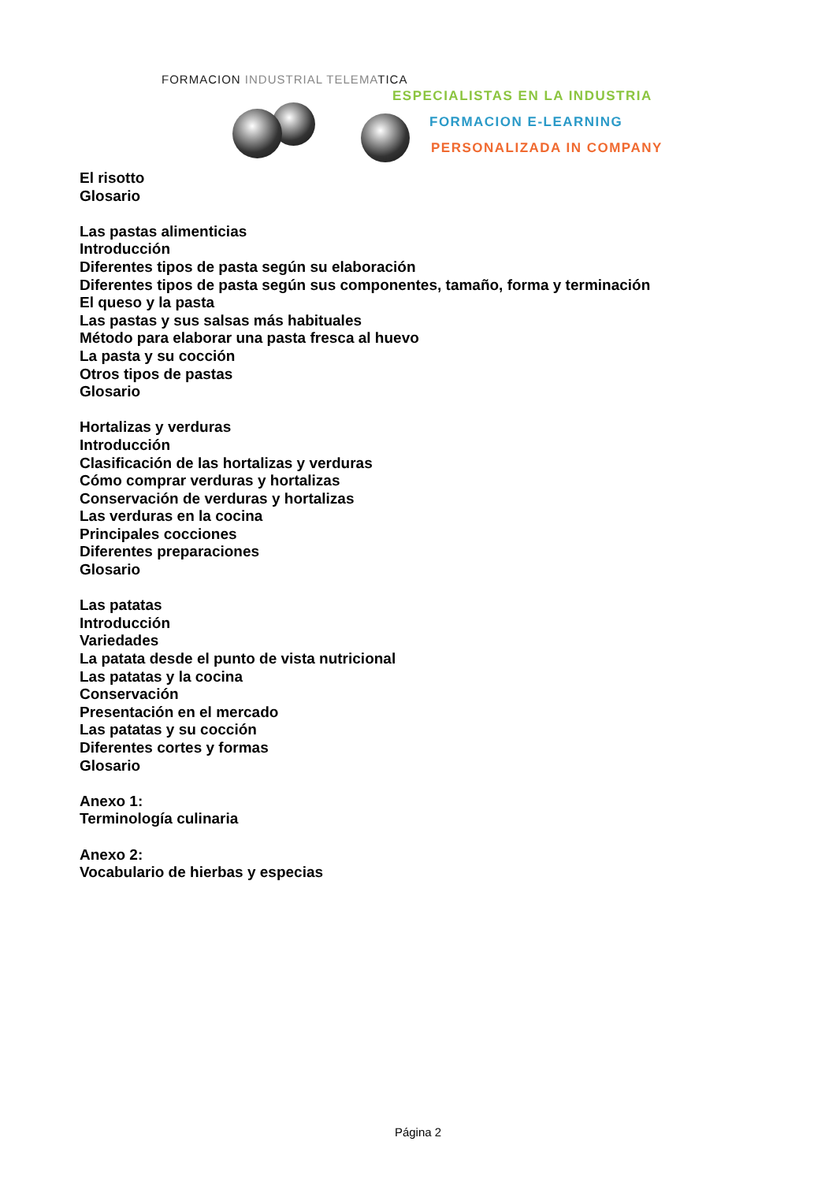FORMACION INDUSTRIAL TELEMATICA
ESPECIALISTAS EN LA INDUSTRIA
FORMACION E-LEARNING
PERSONALIZADA IN COMPANY
El risotto
Glosario
Las pastas alimenticias
Introducción
Diferentes tipos de pasta según su elaboración
Diferentes tipos de pasta según sus componentes, tamaño, forma y terminación
El queso y la pasta
Las pastas y sus salsas más habituales
Método para elaborar una pasta fresca al huevo
La pasta y su cocción
Otros tipos de pastas
Glosario
Hortalizas y verduras
Introducción
Clasificación de las hortalizas y verduras
Cómo comprar verduras y hortalizas
Conservación de verduras y hortalizas
Las verduras en la cocina
Principales cocciones
Diferentes preparaciones
Glosario
Las patatas
Introducción
Variedades
La patata desde el punto de vista nutricional
Las patatas y la cocina
Conservación
Presentación en el mercado
Las patatas y su cocción
Diferentes cortes y formas
Glosario
Anexo 1:
Terminología culinaria
Anexo 2:
Vocabulario de hierbas y especias
Página 2